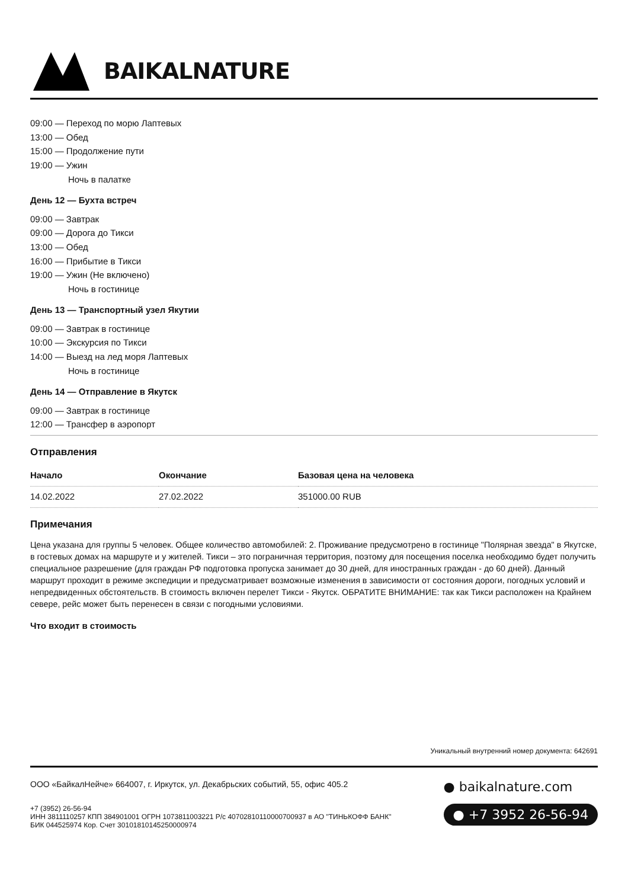BAIKALNATURE
09:00 — Переход по морю Лаптевых
13:00 — Обед
15:00 — Продолжение пути
19:00 — Ужин
Ночь в палатке
День 12 — Бухта встреч
09:00 — Завтрак
09:00 — Дорога до Тикси
13:00 — Обед
16:00 — Прибытие в Тикси
19:00 — Ужин (Не включено)
Ночь в гостинице
День 13 — Транспортный узел Якутии
09:00 — Завтрак в гостинице
10:00 — Экскурсия по Тикси
14:00 — Выезд на лед моря Лаптевых
Ночь в гостинице
День 14 — Отправление в Якутск
09:00 — Завтрак в гостинице
12:00 — Трансфер в аэропорт
Отправления
| Начало | Окончание | Базовая цена на человека |
| --- | --- | --- |
| 14.02.2022 | 27.02.2022 | 351000.00 RUB |
Примечания
Цена указана для группы 5 человек. Общее количество автомобилей: 2. Проживание предусмотрено в гостинице "Полярная звезда" в Якутске, в гостевых домах на маршруте и у жителей. Тикси – это пограничная территория, поэтому для посещения поселка необходимо будет получить специальное разрешение (для граждан РФ подготовка пропуска занимает до 30 дней, для иностранных граждан - до 60 дней). Данный маршрут проходит в режиме экспедиции и предусматривает возможные изменения в зависимости от состояния дороги, погодных условий и непредвиденных обстоятельств. В стоимость включен перелет Тикси - Якутск. ОБРАТИТЕ ВНИМАНИЕ: так как Тикси расположен на Крайнем севере, рейс может быть перенесен в связи с погодными условиями.
Что входит в стоимость
Уникальный внутренний номер документа: 642691
ООО «БайкалНейче» 664007, г. Иркутск, ул. Декабрьских событий, 55, офис 405.2
+7 (3952) 26-56-94
ИНН 3811110257 КПП 384901001 ОГРН 1073811003221 Р/с 40702810110000700937 в АО "ТИНЬКОФФ БАНК"
БИК 044525974 Кор. Счет 30101810145250000974
● baikalnature.com
● +7 3952 26-56-94